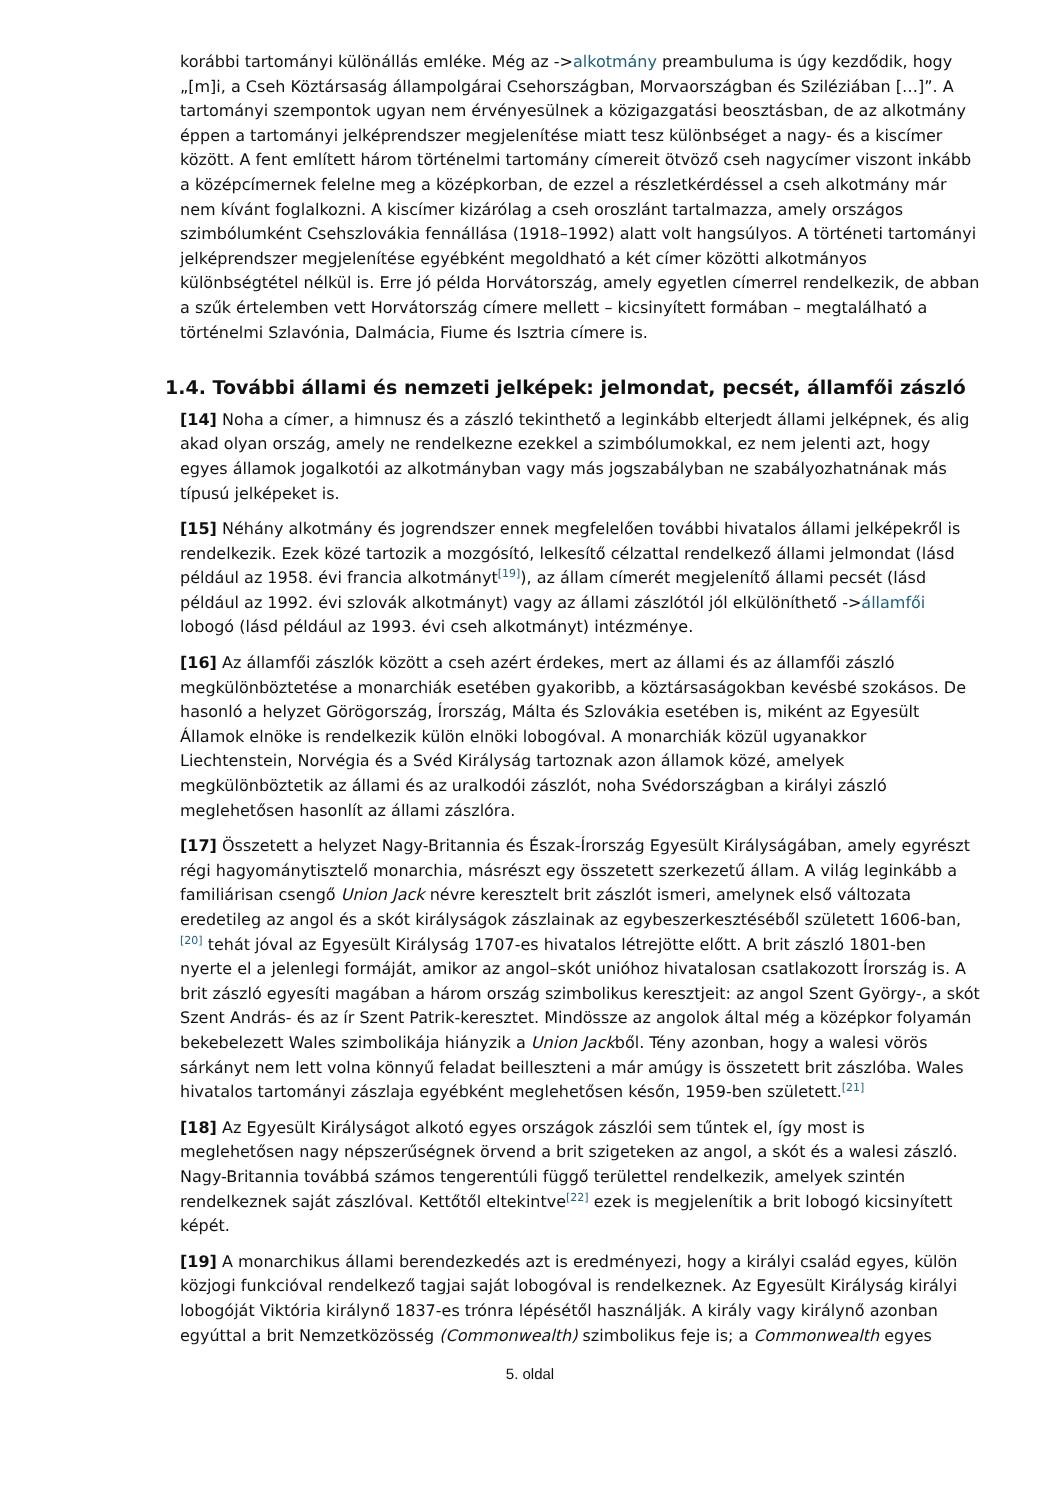korábbi tartományi különállás emléke. Még az ->alkotmány preambuluma is úgy kezdődik, hogy „[m]i, a Cseh Köztársaság állampolgárai Csehországban, Morvaországban és Sziléziában […]”. A tartományi szempontok ugyan nem érvényesülnek a közigazgatási beosztásban, de az alkotmány éppen a tartományi jelképrendszer megjelenítése miatt tesz különbséget a nagy- és a kiscímer között. A fent említett három történelmi tartomány címereit ötvöző cseh nagycímer viszont inkább a középcímernek felelne meg a középkorban, de ezzel a részletkérdéssel a cseh alkotmány már nem kívánt foglalkozni. A kiscímer kizárólag a cseh oroszlánt tartalmazza, amely országos szimbólumként Csehszlovákia fennállása (1918–1992) alatt volt hangsúlyos. A történeti tartományi jelképrendszer megjelenítése egyébként megoldható a két címer közötti alkotmányos különbségtétel nélkül is. Erre jó példa Horvátország, amely egyetlen címerrel rendelkezik, de abban a szűk értelemben vett Horvátország címere mellett – kicsinyített formában – megtalálható a történelmi Szlavónia, Dalmácia, Fiume és Isztria címere is.
1.4. További állami és nemzeti jelképek: jelmondat, pecsét, államfői zászló
[14] Noha a címer, a himnusz és a zászló tekinthető a leginkább elterjedt állami jelképnek, és alig akad olyan ország, amely ne rendelkezne ezekkel a szimbólumokkal, ez nem jelenti azt, hogy egyes államok jogalkotói az alkotmányban vagy más jogszabályban ne szabályozhatnának más típusú jelképeket is.
[15] Néhány alkotmány és jogrendszer ennek megfelelően további hivatalos állami jelképekről is rendelkezik. Ezek közé tartozik a mozgósító, lelkesítő célzattal rendelkező állami jelmondat (lásd például az 1958. évi francia alkotmányt<sup>[19]</sup>), az állam címerét megjelenítő állami pecsét (lásd például az 1992. évi szlovák alkotmányt) vagy az állami zászlótól jól elkülöníthető ->államfői lobogó (lásd például az 1993. évi cseh alkotmányt) intézménye.
[16] Az államfői zászlók között a cseh azért érdekes, mert az állami és az államfői zászló megkülönböztetése a monarchiák esetében gyakoribb, a köztársaságokban kevésbé szokásos. De hasonló a helyzet Görögország, Írország, Málta és Szlovákia esetében is, miként az Egyesült Államok elnöke is rendelkezik külön elnöki lobogóval. A monarchiák közül ugyanakkor Liechtenstein, Norvégia és a Svéd Királyság tartoznak azon államok közé, amelyek megkülönböztetik az állami és az uralkodói zászlót, noha Svédországban a királyi zászló meglehetősen hasonlít az állami zászlóra.
[17] Összetett a helyzet Nagy-Britannia és Észak-Írország Egyesült Királyságában, amely egyrészt régi hagyománytisztelő monarchia, másrészt egy összetett szerkezetű állam. A világ leginkább a familiárisan csengő Union Jack névre keresztelt brit zászlót ismeri, amelynek első változata eredetileg az angol és a skót királyságok zászlainak az egybeszerkesztéséből született 1606-ban,<sup>[20]</sup> tehát jóval az Egyesült Királyság 1707-es hivatalos létrejötte előtt. A brit zászló 1801-ben nyerte el a jelenlegi formáját, amikor az angol–skót unióhoz hivatalosan csatlakozott Írország is. A brit zászló egyesíti magában a három ország szimbolikus keresztjeit: az angol Szent György-, a skót Szent András- és az ír Szent Patrik-keresztet. Mindössze az angolok által még a középkor folyamán bekebelezett Wales szimbolikája hiányzik a Union Jackből. Tény azonban, hogy a walesi vörös sárkányt nem lett volna könnyű feladat beilleszteni a már amúgy is összetett brit zászlóba. Wales hivatalos tartományi zászlaja egyébként meglehetősen későn, 1959-ben született.<sup>[21]</sup>
[18] Az Egyesült Királyságot alkotó egyes országok zászlói sem tűntek el, így most is meglehetősen nagy népszerűségnek örvend a brit szigeteken az angol, a skót és a walesi zászló. Nagy-Britannia továbbá számos tengerentúli függő területtel rendelkezik, amelyek szintén rendelkeznek saját zászlóval. Kettőtől eltekintve<sup>[22]</sup> ezek is megjelenítik a brit lobogó kicsinyített képét.
[19] A monarchikus állami berendezkedés azt is eredményezi, hogy a királyi család egyes, külön közjogi funkcióval rendelkező tagjai saját lobogóval is rendelkeznek. Az Egyesült Királyság királyi lobogóját Viktória királynő 1837-es trónra lépésétől használják. A király vagy királynő azonban egyúttal a brit Nemzetközösség (Commonwealth) szimbolikus feje is; a Commonwealth egyes
5. oldal